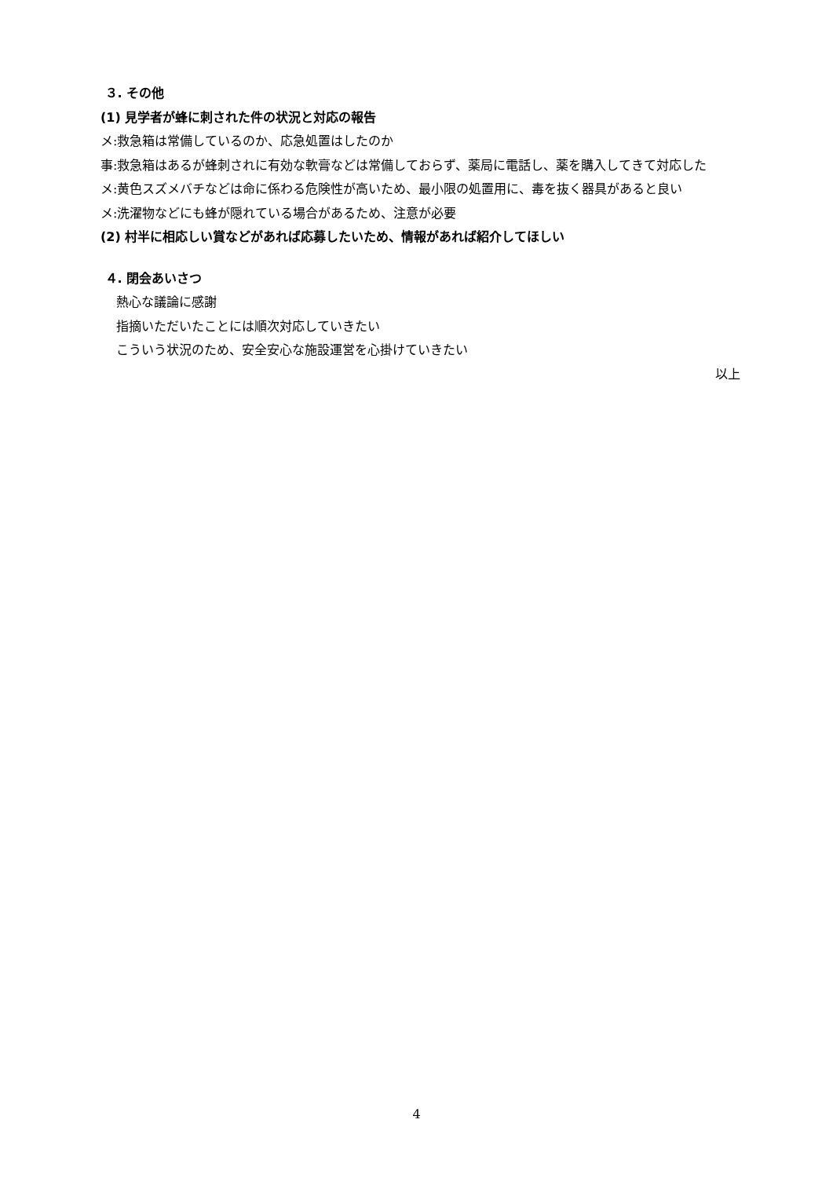３. その他
(1) 見学者が蜂に刺された件の状況と対応の報告
メ:救急箱は常備しているのか、応急処置はしたのか
事:救急箱はあるが蜂刺されに有効な軟膏などは常備しておらず、薬局に電話し、薬を購入してきて対応した
メ:黄色スズメバチなどは命に係わる危険性が高いため、最小限の処置用に、毒を抜く器具があると良い
メ:洗濯物などにも蜂が隠れている場合があるため、注意が必要
(2) 村半に相応しい賞などがあれば応募したいため、情報があれば紹介してほしい
４. 閉会あいさつ
熱心な議論に感謝
指摘いただいたことには順次対応していきたい
こういう状況のため、安全安心な施設運営を心掛けていきたい
以上
4